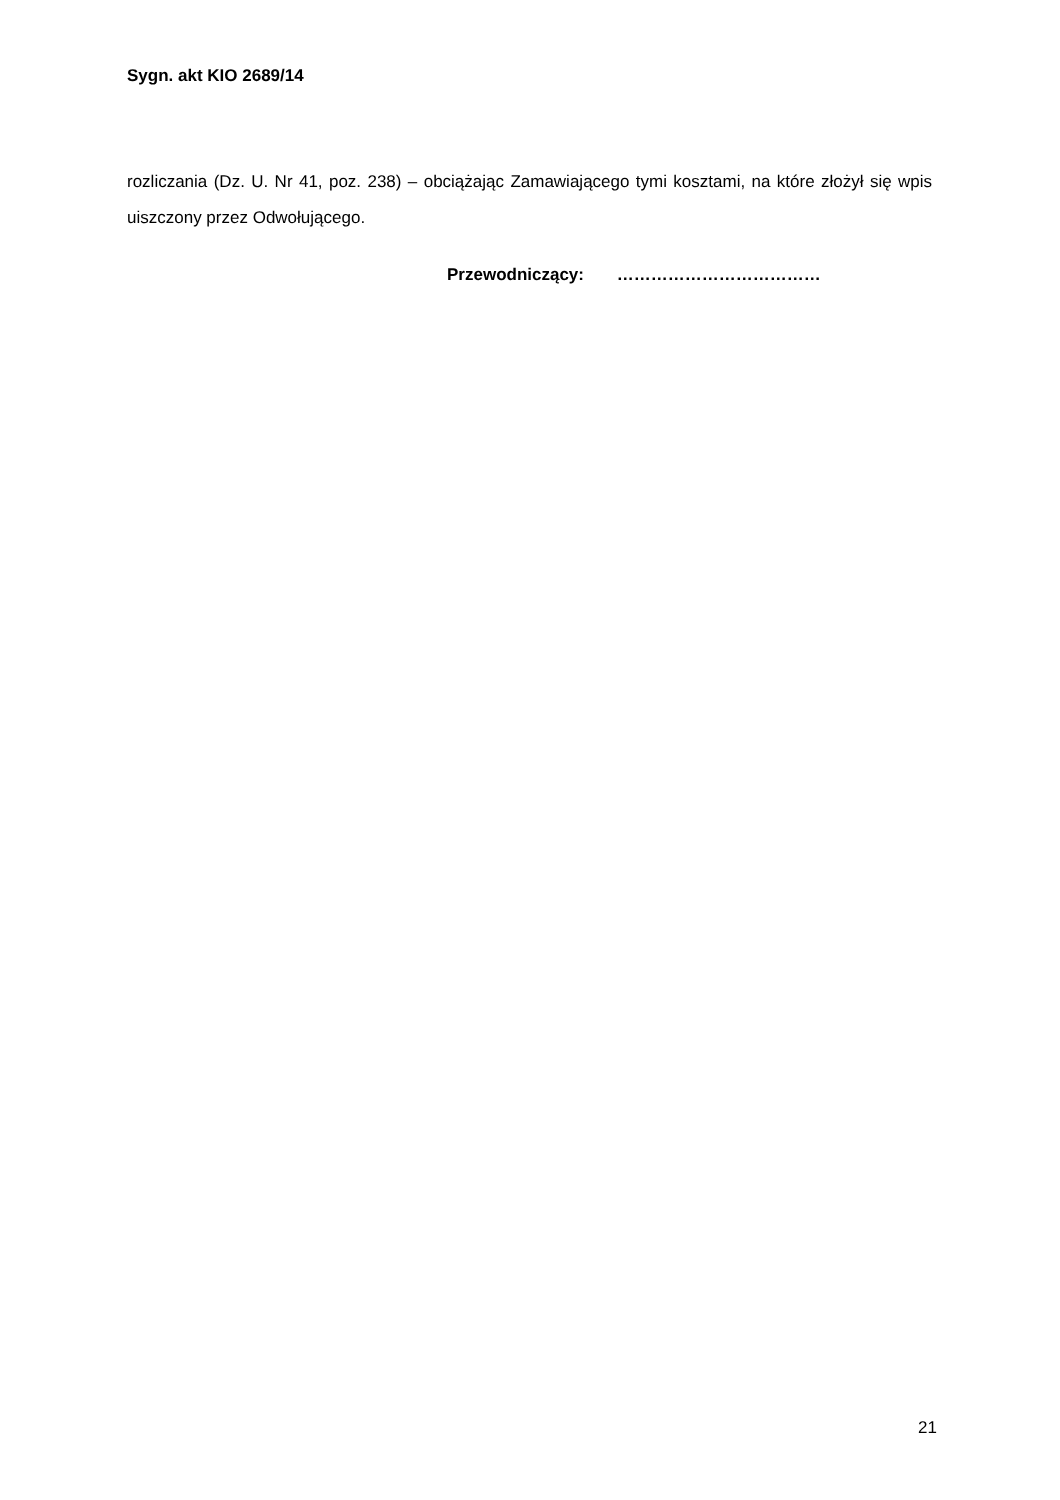Sygn. akt KIO 2689/14
rozliczania (Dz. U. Nr 41, poz. 238) – obciążając Zamawiającego tymi kosztami, na które złożył się wpis uiszczony przez Odwołującego.
Przewodniczący: ………………………………
21